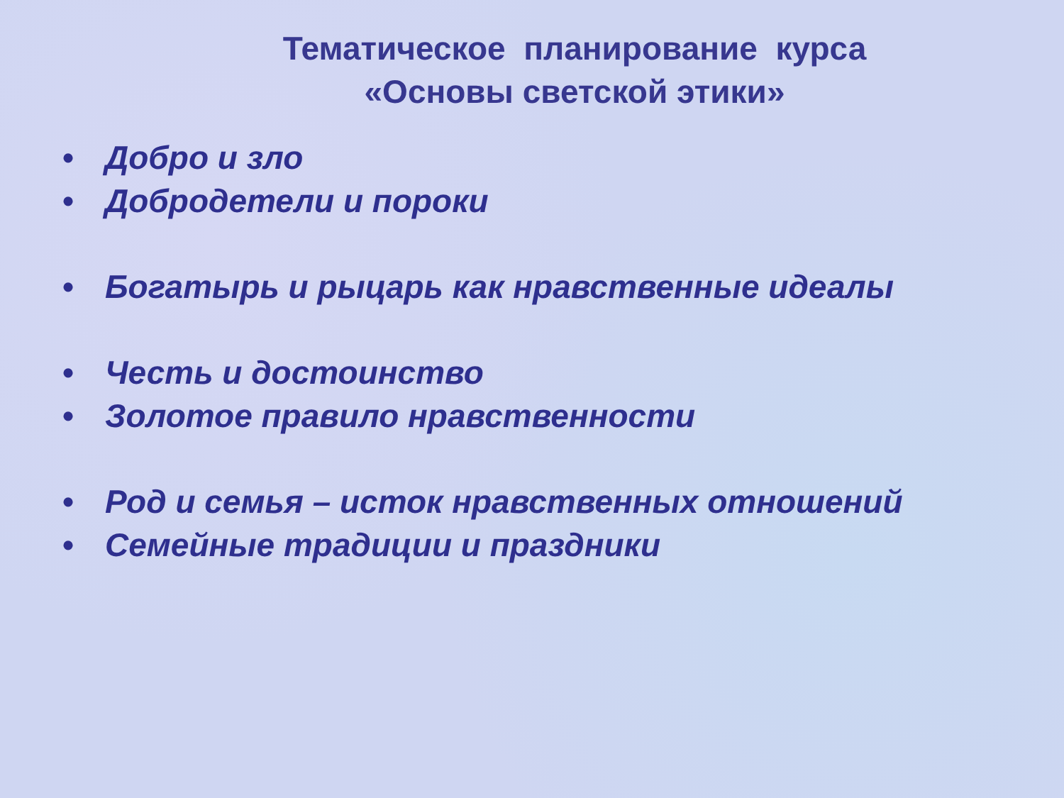Тематическое планирование курса
«Основы светской этики»
• Добро и зло
• Добродетели и пороки
• Богатырь и рыцарь как нравственные идеалы
• Честь и достоинство
• Золотое правило нравственности
• Род и семья – исток нравственных отношений
• Семейные традиции и праздники